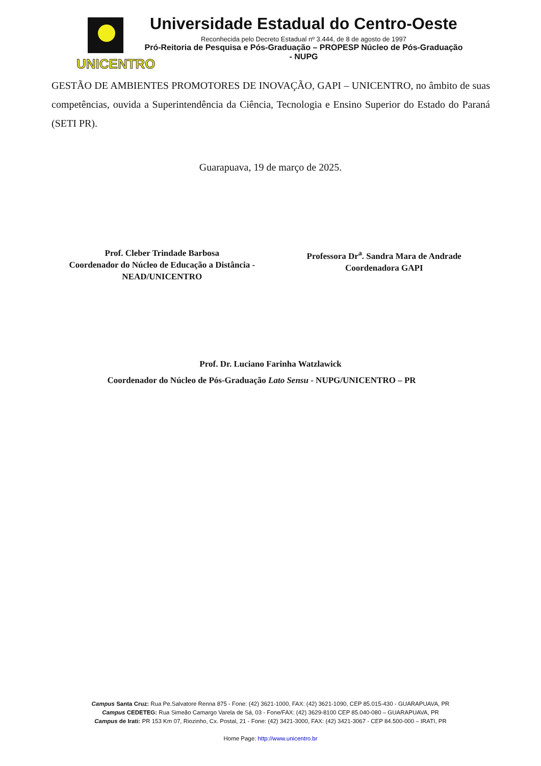UNICENTRO
Universidade Estadual do Centro-Oeste
Reconhecida pelo Decreto Estadual nº 3.444, de 8 de agosto de 1997
Pró-Reitoria de Pesquisa e Pós-Graduação – PROPESP Núcleo de Pós-Graduação - NUPG
GESTÃO DE AMBIENTES PROMOTORES DE INOVAÇÃO, GAPI – UNICENTRO, no âmbito de suas competências, ouvida a Superintendência da Ciência, Tecnologia e Ensino Superior do Estado do Paraná (SETI PR).
Guarapuava, 19 de março de 2025.
Prof. Cleber Trindade Barbosa
Coordenador do Núcleo de Educação a Distância -
NEAD/UNICENTRO
Professora Dr<sup>a</sup>. Sandra Mara de Andrade
Coordenadora GAPI
Prof. Dr. Luciano Farinha Watzlawick
Coordenador do Núcleo de Pós-Graduação Lato Sensu - NUPG/UNICENTRO – PR
Campus Santa Cruz: Rua Pe.Salvatore Renna 875 - Fone: (42) 3621-1000, FAX: (42) 3621-1090, CEP 85.015-430 - GUARAPUAVA, PR
Campus CEDETEG: Rua Simeão Camargo Varela de Sá, 03 - Fone/FAX: (42) 3629-8100 CEP 85.040-080 – GUARAPUAVA, PR
Campus de Irati: PR 153 Km 07, Riozinho, Cx. Postal, 21 - Fone: (42) 3421-3000, FAX: (42) 3421-3067 - CEP 84.500-000 – IRATI, PR
Home Page: http://www.unicentro.br